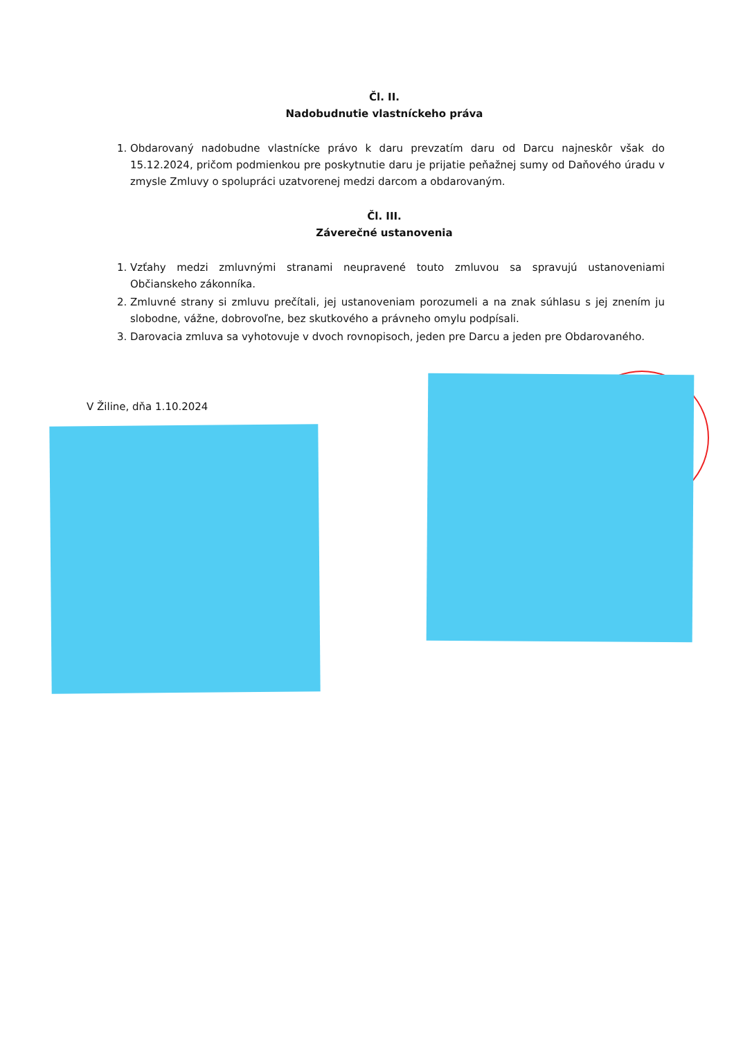Čl. II.
Nadobudnutie vlastníckeho práva
1. Obdarovaný nadobudne vlastnícke právo k daru prevzatím daru od Darcu najneskôr však do 15.12.2024, pričom podmienkou pre poskytnutie daru je prijatie peňažnej sumy od Daňového úradu v zmysle Zmluvy o spolupráci uzatvorenej medzi darcom a obdarovaným.
Čl. III.
Záverečné ustanovenia
1. Vzťahy medzi zmluvnými stranami neupravené touto zmluvou sa spravujú ustanoveniami Občianskeho zákonníka.
2. Zmluvné strany si zmluvu prečítali, jej ustanoveniam porozumeli a na znak súhlasu s jej znením ju slobodne, vážne, dobrovoľne, bez skutkového a právneho omylu podpísali.
3. Darovacia zmluva sa vyhotovuje v dvoch rovnopisoch, jeden pre Darcu a jeden pre Obdarovaného.
V Žiline, dňa 1.10.2024